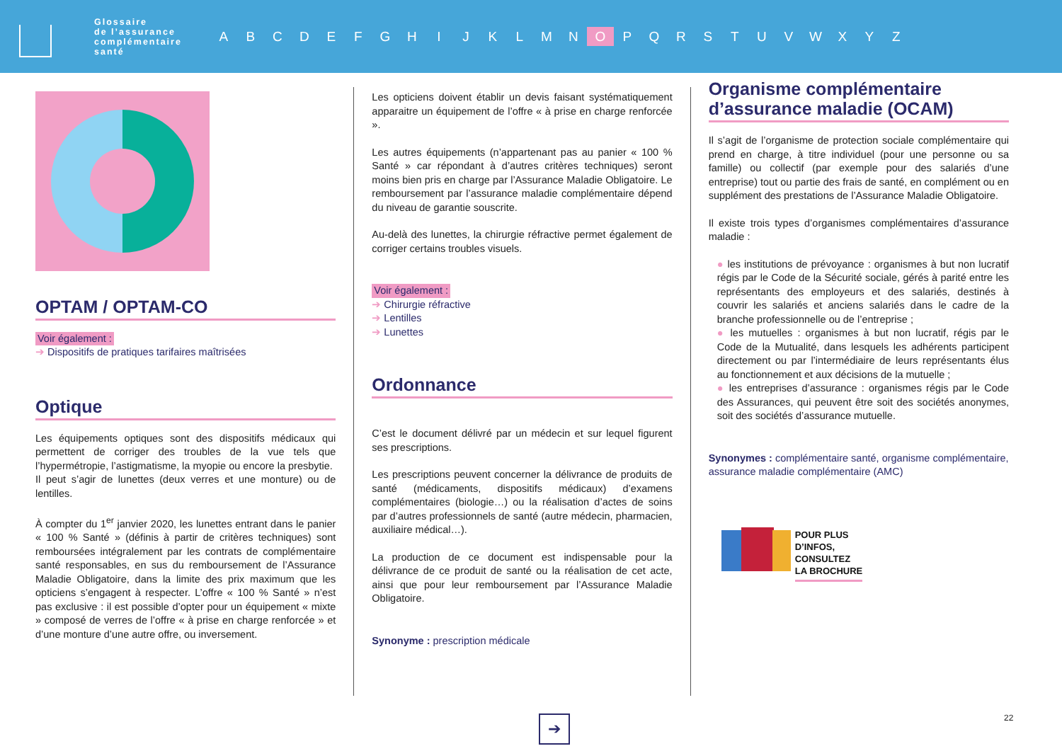Glossaire
de l’assurance
complémentaire
santé
ABCDEFGHIJKLMN O PQRSTUVWXYZ
OPTAM / OPTAM-CO
Voir également :
➔ Dispositifs de pratiques tarifaires maîtrisées
Optique
Les équipements optiques sont des dispositifs médicaux qui permettent de corriger des troubles de la vue tels que l’hypermétropie, l’astigmatisme, la myopie ou encore la presbytie.
Il peut s’agir de lunettes (deux verres et une monture) ou de lentilles.
À compter du 1<sup>er</sup> janvier 2020, les lunettes entrant dans le panier « 100 % Santé » (définis à partir de critères techniques) sont remboursées intégralement par les contrats de complémentaire santé responsables, en sus du remboursement de l’Assurance Maladie Obligatoire, dans la limite des prix maximum que les opticiens s’engagent à respecter. L’offre « 100 % Santé » n’est pas exclusive : il est possible d’opter pour un équipement « mixte » composé de verres de l’offre « à prise en charge renforcée » et d’une monture d’une autre offre, ou inversement.
Les opticiens doivent établir un devis faisant systématiquement apparaitre un équipement de l’offre « à prise en charge renforcée ».
Les autres équipements (n’appartenant pas au panier « 100 % Santé » car répondant à d’autres critères techniques) seront moins bien pris en charge par l’Assurance Maladie Obligatoire. Le remboursement par l’assurance maladie complémentaire dépend du niveau de garantie souscrite.
Au-delà des lunettes, la chirurgie réfractive permet également de corriger certains troubles visuels.
Voir également :
➔ Chirurgie réfractive
➔ Lentilles
➔ Lunettes
Ordonnance
C’est le document délivré par un médecin et sur lequel figurent ses prescriptions.
Les prescriptions peuvent concerner la délivrance de produits de santé (médicaments, dispositifs médicaux) d’examens complémentaires (biologie…) ou la réalisation d’actes de soins par d’autres professionnels de santé (autre médecin, pharmacien, auxiliaire médical…).
La production de ce document est indispensable pour la délivrance de ce produit de santé ou la réalisation de cet acte, ainsi que pour leur remboursement par l’Assurance Maladie Obligatoire.
Synonyme : prescription médicale
Organisme complémentaire d’assurance maladie (OCAM)
Il s’agit de l’organisme de protection sociale complémentaire qui prend en charge, à titre individuel (pour une personne ou sa famille) ou collectif (par exemple pour des salariés d’une entreprise) tout ou partie des frais de santé, en complément ou en supplément des prestations de l’Assurance Maladie Obligatoire.
Il existe trois types d’organismes complémentaires d’assurance maladie :
● les institutions de prévoyance : organismes à but non lucratif régis par le Code de la Sécurité sociale, gérés à parité entre les représentants des employeurs et des salariés, destinés à couvrir les salariés et anciens salariés dans le cadre de la branche professionnelle ou de l’entreprise ;
● les mutuelles : organismes à but non lucratif, régis par le Code de la Mutualité, dans lesquels les adhérents participent directement ou par l’intermédiaire de leurs représentants élus au fonctionnement et aux décisions de la mutuelle ;
● les entreprises d’assurance : organismes régis par le Code des Assurances, qui peuvent être soit des sociétés anonymes, soit des sociétés d’assurance mutuelle.
Synonymes : complémentaire santé, organisme complémentaire, assurance maladie complémentaire (AMC)
POUR PLUS
D’INFOS,
CONSULTEZ
LA BROCHURE
➔ 22